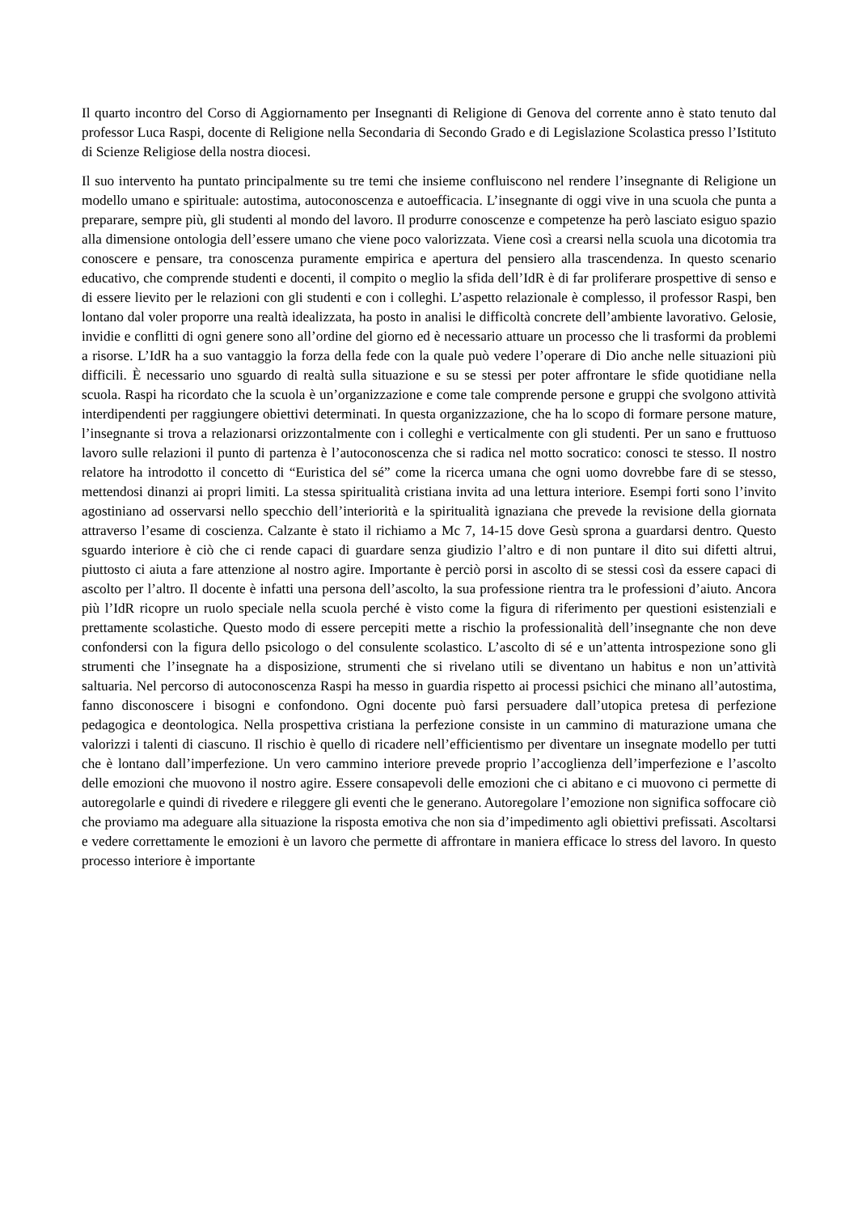Il quarto incontro del Corso di Aggiornamento per Insegnanti di Religione di Genova del corrente anno è stato tenuto dal professor Luca Raspi, docente di Religione nella Secondaria di Secondo Grado e di Legislazione Scolastica presso l’Istituto di Scienze Religiose della nostra diocesi.
Il suo intervento ha puntato principalmente su tre temi che insieme confluiscono nel rendere l’insegnante di Religione un modello umano e spirituale: autostima, autoconoscenza e autoefficacia. L’insegnante di oggi vive in una scuola che punta a preparare, sempre più, gli studenti al mondo del lavoro. Il produrre conoscenze e competenze ha però lasciato esiguo spazio alla dimensione ontologia dell’essere umano che viene poco valorizzata. Viene così a crearsi nella scuola una dicotomia tra conoscere e pensare, tra conoscenza puramente empirica e apertura del pensiero alla trascendenza. In questo scenario educativo, che comprende studenti e docenti, il compito o meglio la sfida dell’IdR è di far proliferare prospettive di senso e di essere lievito per le relazioni con gli studenti e con i colleghi. L’aspetto relazionale è complesso, il professor Raspi, ben lontano dal voler proporre una realtà idealizzata, ha posto in analisi le difficoltà concrete dell’ambiente lavorativo. Gelosie, invidie e conflitti di ogni genere sono all’ordine del giorno ed è necessario attuare un processo che li trasformi da problemi a risorse. L’IdR ha a suo vantaggio la forza della fede con la quale può vedere l’operare di Dio anche nelle situazioni più difficili. È necessario uno sguardo di realtà sulla situazione e su se stessi per poter affrontare le sfide quotidiane nella scuola. Raspi ha ricordato che la scuola è un’organizzazione e come tale comprende persone e gruppi che svolgono attività interdipendenti per raggiungere obiettivi determinati. In questa organizzazione, che ha lo scopo di formare persone mature, l’insegnante si trova a relazionarsi orizzontalmente con i colleghi e verticalmente con gli studenti. Per un sano e fruttuoso lavoro sulle relazioni il punto di partenza è l’autoconoscenza che si radica nel motto socratico: conosci te stesso. Il nostro relatore ha introdotto il concetto di “Euristica del sé” come la ricerca umana che ogni uomo dovrebbe fare di se stesso, mettendosi dinanzi ai propri limiti. La stessa spiritualità cristiana invita ad una lettura interiore. Esempi forti sono l’invito agostiniano ad osservarsi nello specchio dell’interiorità e la spiritualità ignaziana che prevede la revisione della giornata attraverso l’esame di coscienza. Calzante è stato il richiamo a Mc 7, 14-15 dove Gesù sprona a guardarsi dentro. Questo sguardo interiore è ciò che ci rende capaci di guardare senza giudizio l’altro e di non puntare il dito sui difetti altrui, piuttosto ci aiuta a fare attenzione al nostro agire. Importante è perciò porsi in ascolto di se stessi così da essere capaci di ascolto per l’altro. Il docente è infatti una persona dell’ascolto, la sua professione rientra tra le professioni d’aiuto. Ancora più l’IdR ricopre un ruolo speciale nella scuola perché è visto come la figura di riferimento per questioni esistenziali e prettamente scolastiche. Questo modo di essere percepiti mette a rischio la professionalità dell’insegnante che non deve confondersi con la figura dello psicologo o del consulente scolastico. L’ascolto di sé e un’attenta introspezione sono gli strumenti che l’insegnate ha a disposizione, strumenti che si rivelano utili se diventano un habitus e non un’attività saltuaria. Nel percorso di autoconoscenza Raspi ha messo in guardia rispetto ai processi psichici che minano all’autostima, fanno disconoscere i bisogni e confondono. Ogni docente può farsi persuadere dall’utopica pretesa di perfezione pedagogica e deontologica. Nella prospettiva cristiana la perfezione consiste in un cammino di maturazione umana che valorizzi i talenti di ciascuno. Il rischio è quello di ricadere nell’efficientismo per diventare un insegnate modello per tutti che è lontano dall’imperfezione. Un vero cammino interiore prevede proprio l’accoglienza dell’imperfezione e l’ascolto delle emozioni che muovono il nostro agire. Essere consapevoli delle emozioni che ci abitano e ci muovono ci permette di autoregolarle e quindi di rivedere e rileggere gli eventi che le generano. Autoregolare l’emozione non significa soffocare ciò che proviamo ma adeguare alla situazione la risposta emotiva che non sia d’impedimento agli obiettivi prefissati. Ascoltarsi e vedere correttamente le emozioni è un lavoro che permette di affrontare in maniera efficace lo stress del lavoro. In questo processo interiore è importante